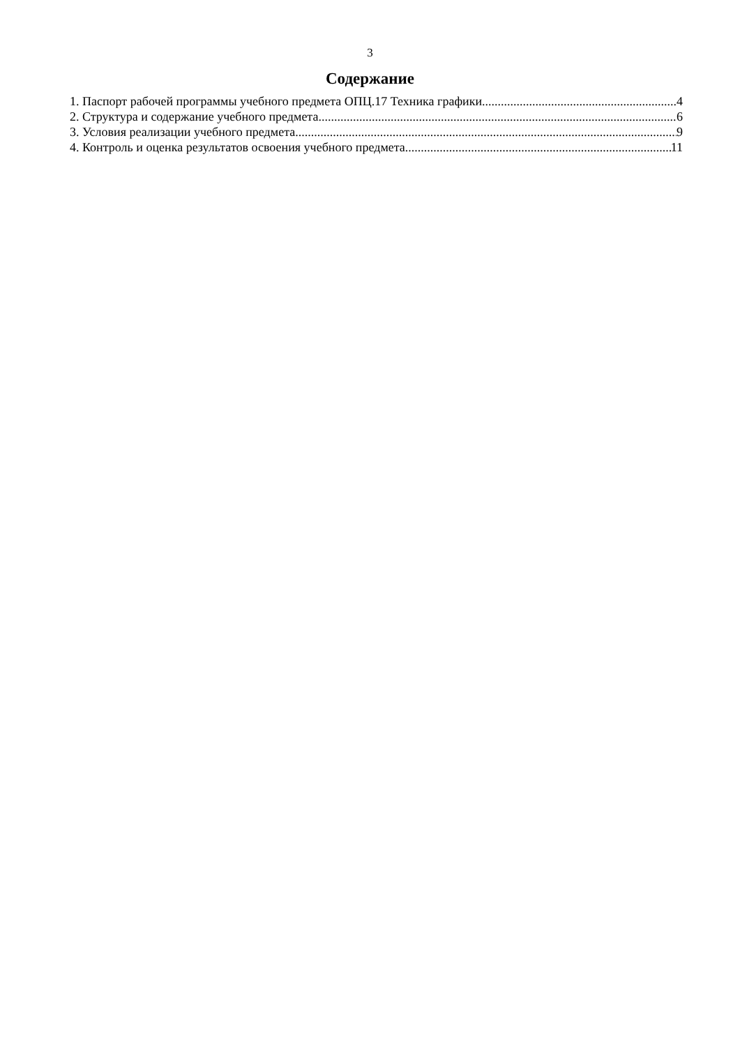3
Содержание
1. Паспорт рабочей программы учебного предмета ОПЦ.17 Техника графики 4
2. Структура и содержание учебного предмета 6
3. Условия реализации учебного предмета 9
4. Контроль и оценка результатов освоения учебного предмета 11